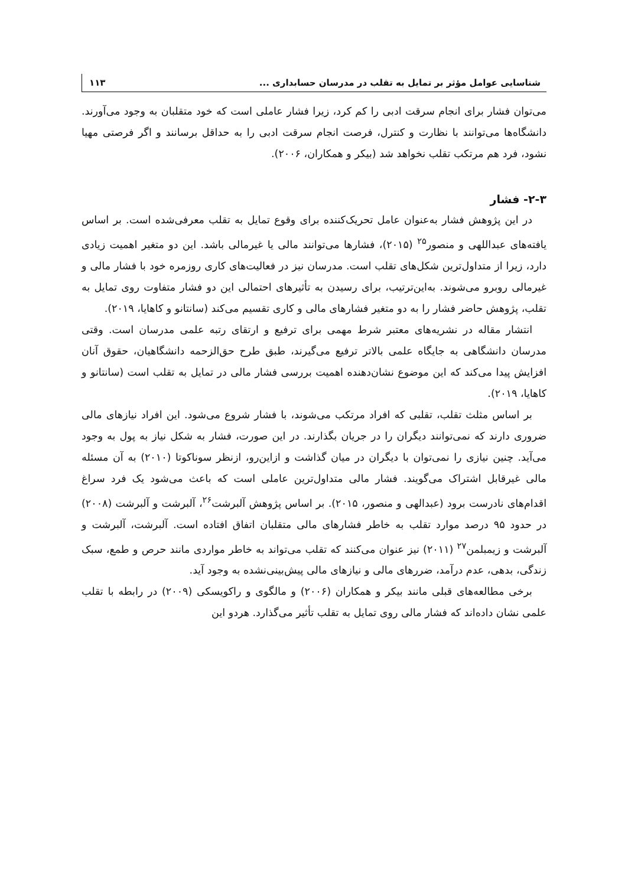شناسایی عوامل مؤثر بر تمایل به تقلب در مدرسان حسابداری ... ۱۱۳
می‌توان فشار برای انجام سرقت ادبی را کم کرد، زیرا فشار عاملی است که خود متقلبان به وجود می‌آورند. دانشگاه‌ها می‌توانند با نظارت و کنترل، فرصت انجام سرقت ادبی را به حداقل برسانند و اگر فرصتی مهیا نشود، فرد هم مرتکب تقلب نخواهد شد (بیکر و همکاران، ۲۰۰۶).
۲-۳- فشار
در این پژوهش فشار به‌عنوان عامل تحریک‌کننده برای وقوع تمایل به تقلب معرفی‌شده است. بر اساس یافته‌های عبداللهی و منصور<sup>۲۵</sup> (۲۰۱۵)، فشارها می‌توانند مالی یا غیرمالی باشد. این دو متغیر اهمیت زیادی دارد، زیرا از متداول‌ترین شکل‌های تقلب است. مدرسان نیز در فعالیت‌های کاری روزمره خود با فشار مالی و غیرمالی روبرو می‌شوند. به‌این‌ترتیب، برای رسیدن به تأثیرهای احتمالی این دو فشار متفاوت روی تمایل به تقلب، پژوهش حاضر فشار را به دو متغیر فشارهای مالی و کاری تقسیم می‌کند (سانتانو و کاهایا، ۲۰۱۹).
انتشار مقاله در نشریه‌های معتبر شرط مهمی برای ترفیع و ارتقای رتبه علمی مدرسان است. وقتی مدرسان دانشگاهی به جایگاه علمی بالاتر ترفیع می‌گیرند، طبق طرح حق‌الزحمه دانشگاهیان، حقوق آنان افزایش پیدا می‌کند که این موضوع نشان‌دهنده اهمیت بررسی فشار مالی در تمایل به تقلب است (سانتانو و کاهایا، ۲۰۱۹).
بر اساس مثلث تقلب، تقلبی که افراد مرتکب می‌شوند، با فشار شروع می‌شود. این افراد نیازهای مالی ضروری دارند که نمی‌توانند دیگران را در جریان بگذارند. در این صورت، فشار به شکل نیاز به پول به وجود می‌آید. چنین نیازی را نمی‌توان با دیگران در میان گذاشت و ازاین‌رو، ازنظر سوناکوتا (۲۰۱۰) به آن مسئله مالی غیرقابل اشتراک می‌گویند. فشار مالی متداول‌ترین عاملی است که باعث می‌شود یک فرد سراغ اقدام‌های نادرست برود (عبدالهی و منصور، ۲۰۱۵). بر اساس پژوهش آلبرشت<sup>۲۶</sup>، آلبرشت و آلبرشت (۲۰۰۸) در حدود ۹۵ درصد موارد تقلب به خاطر فشارهای مالی متقلبان اتفاق افتاده است. آلبرشت، آلبرشت و آلبرشت و زیمبلمن<sup>۲۷</sup> (۲۰۱۱) نیز عنوان می‌کنند که تقلب می‌تواند به خاطر مواردی مانند حرص و طمع، سبک زندگی، بدهی، عدم درآمد، ضررهای مالی و نیازهای مالی پیش‌بینی‌نشده به وجود آید.
برخی مطالعه‌های قبلی مانند بیکر و همکاران (۲۰۰۶) و مالگوی و راکویسکی (۲۰۰۹) در رابطه با تقلب علمی نشان داده‌اند که فشار مالی روی تمایل به تقلب تأثیر می‌گذارد. هردو این